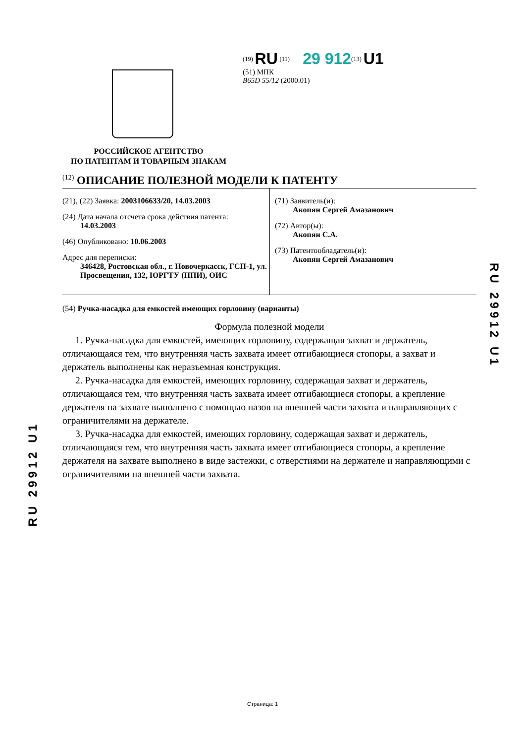<sup>(19)</sup> RU <sup>(11)</sup> 29 912<sup>(13)</sup> U1
(51) МПК
B65D 55/12 (2000.01)
РОССИЙСКОЕ АГЕНТСТВО
ПО ПАТЕНТАМ И ТОВАРНЫМ ЗНАКАМ
<sup>(12)</sup> ОПИСАНИЕ ПОЛЕЗНОЙ МОДЕЛИ К ПАТЕНТУ
(21), (22) Заявка: 2003106633/20, 14.03.2003
(24) Дата начала отсчета срока действия патента:
14.03.2003
(46) Опубликовано: 10.06.2003
Адрес для переписки:
346428, Ростовская обл., г. Новочеркасск, ГСП-1, ул. Просвещения, 132, ЮРГТУ (НПИ), ОИС
(71) Заявитель(и):
Акопян Сергей Амазанович
(72) Автор(ы):
Акопян С.А.
(73) Патентообладатель(и):
Акопян Сергей Амазанович
(54) Ручка-насадка для емкостей имеющих горловину (варианты)
Формула полезной модели
1. Ручка-насадка для емкостей, имеющих горловину, содержащая захват и держатель, отличающаяся тем, что внутренняя часть захвата имеет отгибающиеся стопоры, а захват и держатель выполнены как неразъемная конструкция.
2. Ручка-насадка для емкостей, имеющих горловину, содержащая захват и держатель, отличающаяся тем, что внутренняя часть захвата имеет отгибающиеся стопоры, а крепление держателя на захвате выполнено с помощью пазов на внешней части захвата и направляющих с ограничителями на держателе.
3. Ручка-насадка для емкостей, имеющих горловину, содержащая захват и держатель, отличающаяся тем, что внутренняя часть захвата имеет отгибающиеся стопоры, а крепление держателя на захвате выполнено в виде застежки, с отверстиями на держателе и направляющими с ограничителями на внешней части захвата.
RU 29912 U1
RU 29912 U1
Страница: 1